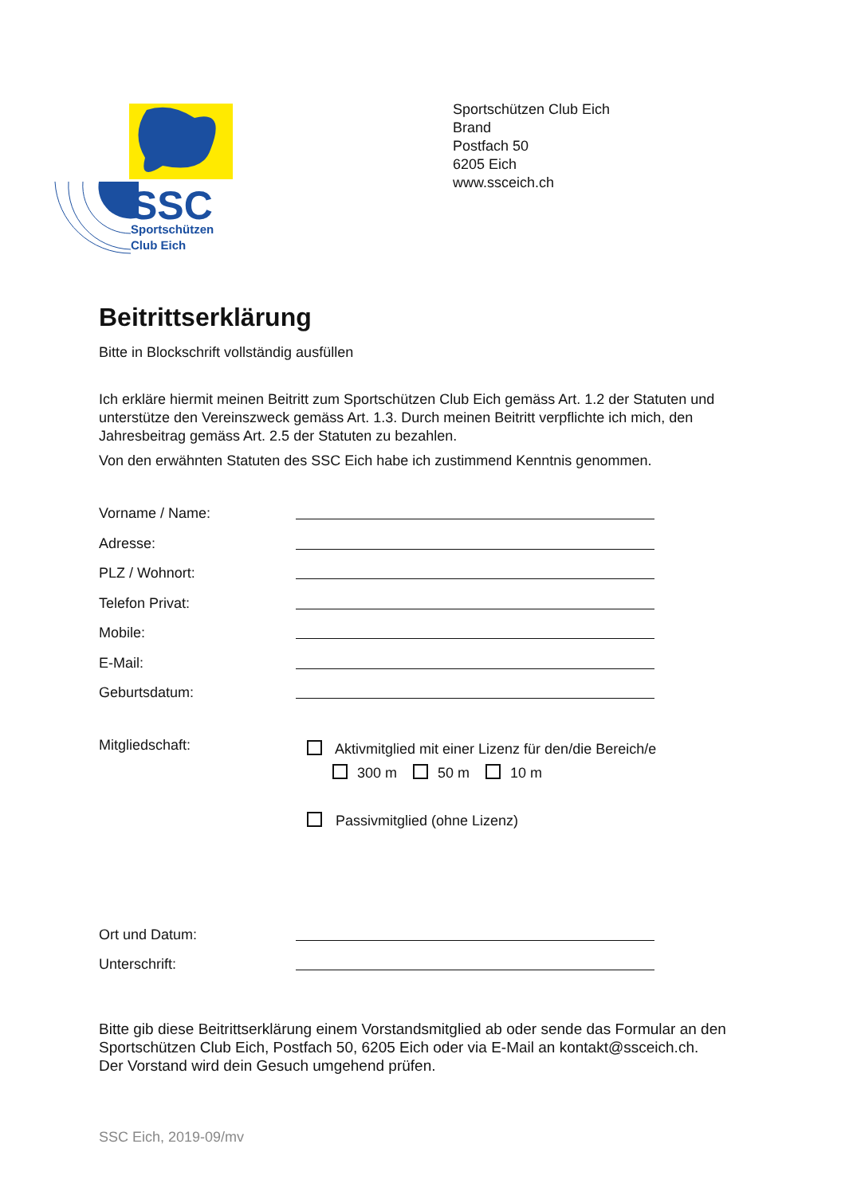SSC
Sportschützen
Club Eich
Sportschützen Club Eich
Brand
Postfach 50
6205 Eich
www.ssceich.ch
Beitrittserklärung
Bitte in Blockschrift vollständig ausfüllen
Ich erkläre hiermit meinen Beitritt zum Sportschützen Club Eich gemäss Art. 1.2 der Statuten und unterstütze den Vereinszweck gemäss Art. 1.3. Durch meinen Beitritt verpflichte ich mich, den Jahresbeitrag gemäss Art. 2.5 der Statuten zu bezahlen.
Von den erwähnten Statuten des SSC Eich habe ich zustimmend Kenntnis genommen.
Vorname / Name:
Adresse:
PLZ / Wohnort:
Telefon Privat:
Mobile:
E-Mail:
Geburtsdatum:
Mitgliedschaft:
Aktivmitglied mit einer Lizenz für den/die Bereich/e
300 m 50 m 10 m
Passivmitglied (ohne Lizenz)
Ort und Datum:
Unterschrift:
Bitte gib diese Beitrittserklärung einem Vorstandsmitglied ab oder sende das Formular an den Sportschützen Club Eich, Postfach 50, 6205 Eich oder via E-Mail an kontakt@ssceich.ch.
Der Vorstand wird dein Gesuch umgehend prüfen.
SSC Eich, 2019-09/mv